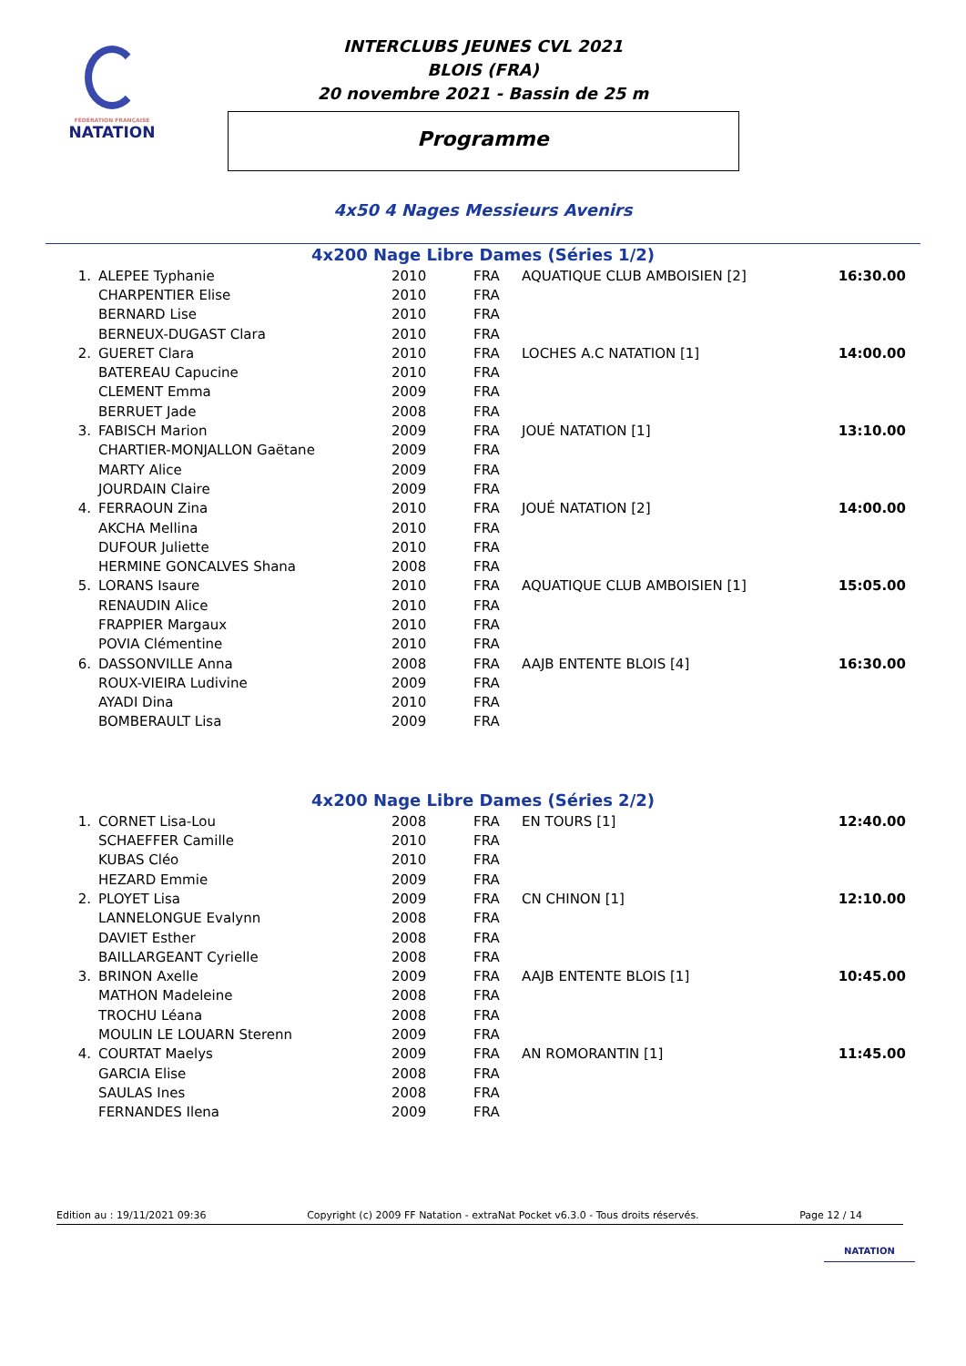FÉDÉRATION FRANÇAISE
NATATION
INTERCLUBS JEUNES CVL 2021
BLOIS (FRA)
20 novembre 2021 - Bassin de 25 m
Programme
4x50 4 Nages Messieurs Avenirs
4x200 Nage Libre Dames (Séries 1/2)
| 1. | ALEPEE Typhanie | 2010 | FRA | AQUATIQUE CLUB AMBOISIEN [2] | 16:30.00 |
| | CHARPENTIER Elise | 2010 | FRA | | |
| | BERNARD Lise | 2010 | FRA | | |
| | BERNEUX-DUGAST Clara | 2010 | FRA | | |
| 2. | GUERET Clara | 2010 | FRA | LOCHES A.C NATATION [1] | 14:00.00 |
| | BATEREAU Capucine | 2010 | FRA | | |
| | CLEMENT Emma | 2009 | FRA | | |
| | BERRUET Jade | 2008 | FRA | | |
| 3. | FABISCH Marion | 2009 | FRA | JOUÉ NATATION [1] | 13:10.00 |
| | CHARTIER-MONJALLON Gaëtane | 2009 | FRA | | |
| | MARTY Alice | 2009 | FRA | | |
| | JOURDAIN Claire | 2009 | FRA | | |
| 4. | FERRAOUN Zina | 2010 | FRA | JOUÉ NATATION [2] | 14:00.00 |
| | AKCHA Mellina | 2010 | FRA | | |
| | DUFOUR Juliette | 2010 | FRA | | |
| | HERMINE GONCALVES Shana | 2008 | FRA | | |
| 5. | LORANS Isaure | 2010 | FRA | AQUATIQUE CLUB AMBOISIEN [1] | 15:05.00 |
| | RENAUDIN Alice | 2010 | FRA | | |
| | FRAPPIER Margaux | 2010 | FRA | | |
| | POVIA Clémentine | 2010 | FRA | | |
| 6. | DASSONVILLE Anna | 2008 | FRA | AAJB ENTENTE BLOIS [4] | 16:30.00 |
| | ROUX-VIEIRA Ludivine | 2009 | FRA | | |
| | AYADI Dina | 2010 | FRA | | |
| | BOMBERAULT Lisa | 2009 | FRA | | |
4x200 Nage Libre Dames (Séries 2/2)
| 1. | CORNET Lisa-Lou | 2008 | FRA | EN TOURS [1] | 12:40.00 |
| | SCHAEFFER Camille | 2010 | FRA | | |
| | KUBAS Cléo | 2010 | FRA | | |
| | HEZARD Emmie | 2009 | FRA | | |
| 2. | PLOYET Lisa | 2009 | FRA | CN CHINON [1] | 12:10.00 |
| | LANNELONGUE Evalynn | 2008 | FRA | | |
| | DAVIET Esther | 2008 | FRA | | |
| | BAILLARGEANT Cyrielle | 2008 | FRA | | |
| 3. | BRINON Axelle | 2009 | FRA | AAJB ENTENTE BLOIS [1] | 10:45.00 |
| | MATHON Madeleine | 2008 | FRA | | |
| | TROCHU Léana | 2008 | FRA | | |
| | MOULIN LE LOUARN Sterenn | 2009 | FRA | | |
| 4. | COURTAT Maelys | 2009 | FRA | AN ROMORANTIN [1] | 11:45.00 |
| | GARCIA Elise | 2008 | FRA | | |
| | SAULAS Ines | 2008 | FRA | | |
| | FERNANDES Ilena | 2009 | FRA | | |
Edition au : 19/11/2021 09:36 Copyright (c) 2009 FF Natation - extraNat Pocket v6.3.0 - Tous droits réservés. Page 12 / 14
NATATION